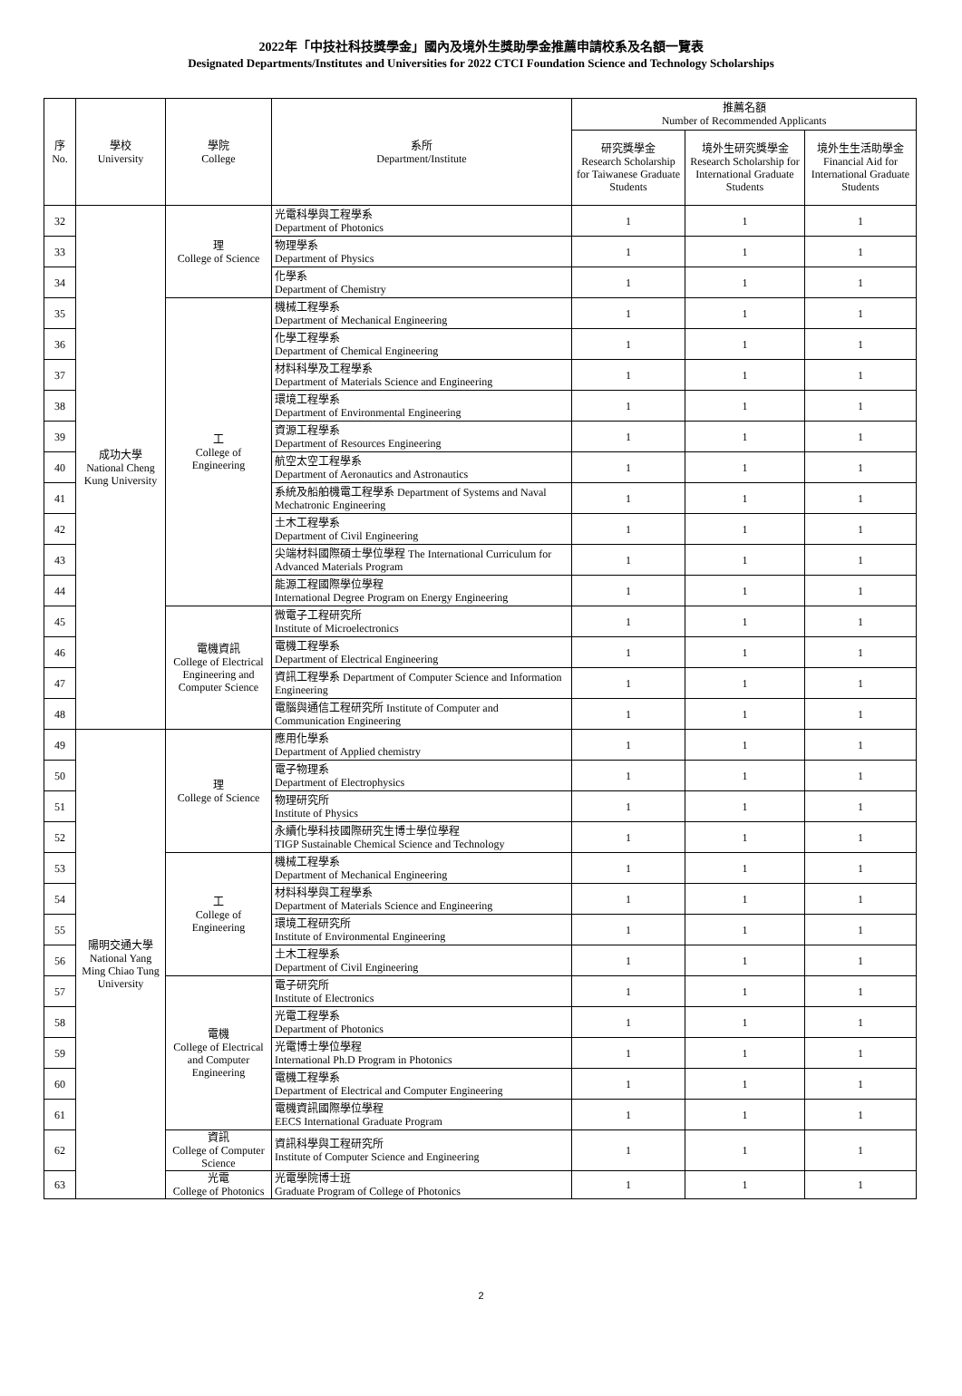2022年「中技社科技獎學金」國內及境外生獎助學金推薦申請校系及名額一覽表
Designated Departments/Institutes and Universities for 2022 CTCI Foundation Science and Technology Scholarships
| 序 No. | 學校 University | 學院 College | 系所 Department/Institute | 推薦名額 Number of Recommended Applicants | | |
| --- | --- | --- | --- | --- | --- | --- |
| | | | | 研究獎學金 Research Scholarship for Taiwanese Graduate Students | 境外生研究獎學金 Research Scholarship for International Graduate Students | 境外生生活助學金 Financial Aid for International Graduate Students |
| 32 | 成功大學 National Cheng Kung University | 理 College of Science | 光電科學與工程學系 Department of Photonics | 1 | 1 | 1 |
| 33 | | | 物理學系 Department of Physics | 1 | 1 | 1 |
| 34 | | | 化學系 Department of Chemistry | 1 | 1 | 1 |
| 35 | | 工 College of Engineering | 機械工程學系 Department of Mechanical Engineering | 1 | 1 | 1 |
| 36 | | | 化學工程學系 Department of Chemical Engineering | 1 | 1 | 1 |
| 37 | | | 材料科學及工程學系 Department of Materials Science and Engineering | 1 | 1 | 1 |
| 38 | | | 環境工程學系 Department of Environmental Engineering | 1 | 1 | 1 |
| 39 | | | 資源工程學系 Department of Resources Engineering | 1 | 1 | 1 |
| 40 | | | 航空太空工程學系 Department of Aeronautics and Astronautics | 1 | 1 | 1 |
| 41 | | | 系統及船舶機電工程學系 Department of Systems and Naval Mechatronic Engineering | 1 | 1 | 1 |
| 42 | | | 土木工程學系 Department of Civil Engineering | 1 | 1 | 1 |
| 43 | | | 尖端材料國際碩士學位學程 The International Curriculum for Advanced Materials Program | 1 | 1 | 1 |
| 44 | | | 能源工程國際學位學程 International Degree Program on Energy Engineering | 1 | 1 | 1 |
| 45 | | 電機資訊 College of Electrical Engineering and Computer Science | 微電子工程研究所 Institute of Microelectronics | 1 | 1 | 1 |
| 46 | | | 電機工程學系 Department of Electrical Engineering | 1 | 1 | 1 |
| 47 | | | 資訊工程學系 Department of Computer Science and Information Engineering | 1 | 1 | 1 |
| 48 | | | 電腦與通信工程研究所 Institute of Computer and Communication Engineering | 1 | 1 | 1 |
| 49 | 陽明交通大學 National Yang Ming Chiao Tung University | 理 College of Science | 應用化學系 Department of Applied chemistry | 1 | 1 | 1 |
| 50 | | | 電子物理系 Department of Electrophysics | 1 | 1 | 1 |
| 51 | | | 物理研究所 Institute of Physics | 1 | 1 | 1 |
| 52 | | | 永續化學科技國際研究生博士學位學程 TIGP Sustainable Chemical Science and Technology | 1 | 1 | 1 |
| 53 | | 工 College of Engineering | 機械工程學系 Department of Mechanical Engineering | 1 | 1 | 1 |
| 54 | | | 材料科學與工程學系 Department of Materials Science and Engineering | 1 | 1 | 1 |
| 55 | | | 環境工程研究所 Institute of Environmental Engineering | 1 | 1 | 1 |
| 56 | | | 土木工程學系 Department of Civil Engineering | 1 | 1 | 1 |
| 57 | | 電機 College of Electrical and Computer Engineering | 電子研究所 Institute of Electronics | 1 | 1 | 1 |
| 58 | | | 光電工程學系 Department of Photonics | 1 | 1 | 1 |
| 59 | | | 光電博士學位學程 International Ph.D Program in Photonics | 1 | 1 | 1 |
| 60 | | | 電機工程學系 Department of Electrical and Computer Engineering | 1 | 1 | 1 |
| 61 | | | 電機資訊國際學位學程 EECS International Graduate Program | 1 | 1 | 1 |
| 62 | | 資訊 College of Computer Science | 資訊科學與工程研究所 Institute of Computer Science and Engineering | 1 | 1 | 1 |
| 63 | | 光電 College of Photonics | 光電學院博士班 Graduate Program of College of Photonics | 1 | 1 | 1 |
2